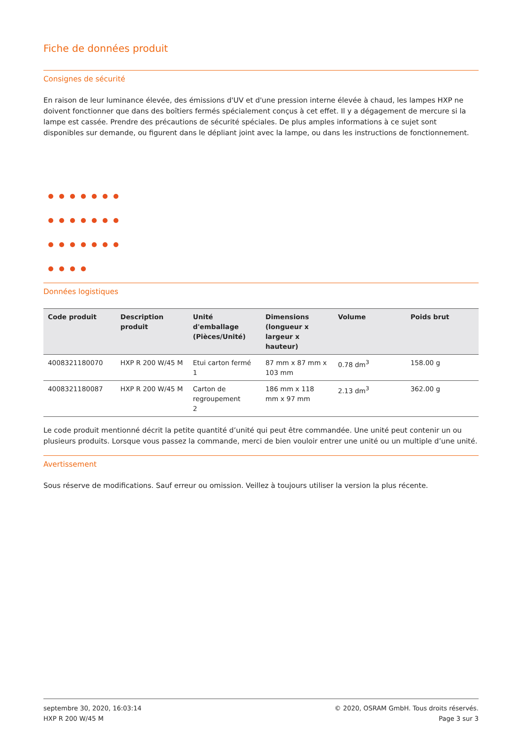Fiche de données produit
Consignes de sécurité
En raison de leur luminance élevée, des émissions d'UV et d'une pression interne élevée à chaud, les lampes HXP ne doivent fonctionner que dans des boîtiers fermés spécialement conçus à cet effet. Il y a dégagement de mercure si la lampe est cassée. Prendre des précautions de sécurité spéciales. De plus amples informations à ce sujet sont disponibles sur demande, ou figurent dans le dépliant joint avec la lampe, ou dans les instructions de fonctionnement.
Données logistiques
| Code produit | Description produit | Unité d'emballage (Pièces/Unité) | Dimensions (longueur x largeur x hauteur) | Volume | Poids brut |
| --- | --- | --- | --- | --- | --- |
| 4008321180070 | HXP R 200 W/45 M | Etui carton fermé 1 | 87 mm x 87 mm x 103 mm | 0.78 dm<sup>3</sup> | 158.00 g |
| 4008321180087 | HXP R 200 W/45 M | Carton de regroupement 2 | 186 mm x 118 mm x 97 mm | 2.13 dm<sup>3</sup> | 362.00 g |
Le code produit mentionné décrit la petite quantité d’unité qui peut être commandée. Une unité peut contenir un ou plusieurs produits. Lorsque vous passez la commande, merci de bien vouloir entrer une unité ou un multiple d’une unité.
Avertissement
Sous réserve de modifications. Sauf erreur ou omission. Veillez à toujours utiliser la version la plus récente.
septembre 30, 2020, 16:03:14
HXP R 200 W/45 M
© 2020, OSRAM GmbH. Tous droits réservés.
Page 3 sur 3